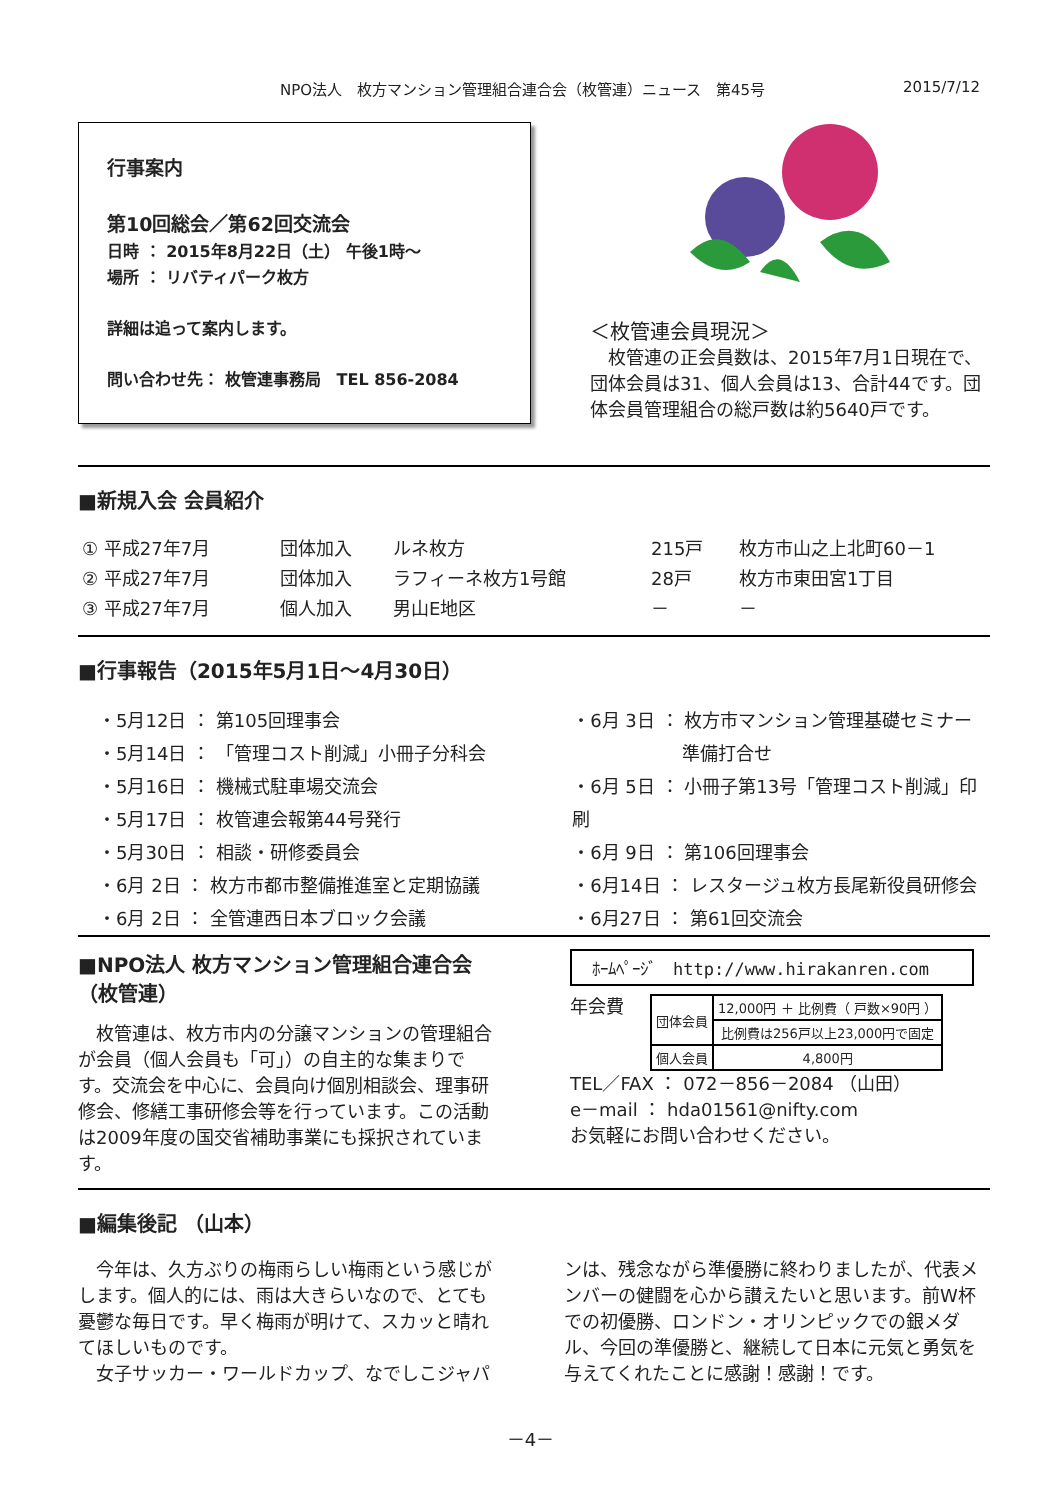NPO法人　枚方マンション管理組合連合会（枚管連）ニュース　第45号 2015/7/12
行事案内
第10回総会／第62回交流会
日時 ： 2015年8月22日（土） 午後1時～
場所 ： リバティパーク枚方
詳細は追って案内します。
問い合わせ先： 枚管連事務局　TEL 856-2084
＜枚管連会員現況＞
　枚管連の正会員数は、2015年7月1日現在で、団体会員は31、個人会員は13、合計44です。団体会員管理組合の総戸数は約5640戸です。
■新規入会 会員紹介
| ① 平成27年7月 | 団体加入 | ルネ枚方 | 215戸 | 枚方市山之上北町60－1 |
| ② 平成27年7月 | 団体加入 | ラフィーネ枚方1号館 | 28戸 | 枚方市東田宮1丁目 |
| ③ 平成27年7月 | 個人加入 | 男山E地区 | － | － |
■行事報告（2015年5月1日～4月30日）
・5月12日 ： 第105回理事会
・5月14日 ： 「管理コスト削減」小冊子分科会
・5月16日 ： 機械式駐車場交流会
・5月17日 ： 枚管連会報第44号発行
・5月30日 ： 相談・研修委員会
・6月 2日 ： 枚方市都市整備推進室と定期協議
・6月 2日 ： 全管連西日本ブロック会議
・6月 3日 ： 枚方市マンション管理基礎セミナー
準備打合せ
・6月 5日 ： 小冊子第13号「管理コスト削減」印刷
・6月 9日 ： 第106回理事会
・6月14日 ： レスタージュ枚方長尾新役員研修会
・6月27日 ： 第61回交流会
■NPO法人 枚方マンション管理組合連合会（枚管連）
　枚管連は、枚方市内の分譲マンションの管理組合が会員（個人会員も「可」）の自主的な集まりです。交流会を中心に、会員向け個別相談会、理事研修会、修繕工事研修会等を行っています。この活動は2009年度の国交省補助事業にも採択されています。
ﾎｰﾑﾍﾟｰｼﾞ　http://www.hirakanren.com
年会費
| 団体会員 | 12,000円 ＋ 比例費（ 戸数×90円 ） |
| | 比例費は256戸以上23,000円で固定 |
| 個人会員 | 4,800円 |
TEL／FAX ： 072－856－2084 （山田）
e－mail ： hda01561@nifty.com
お気軽にお問い合わせください。
■編集後記 （山本）
　今年は、久方ぶりの梅雨らしい梅雨という感じがします。個人的には、雨は大きらいなので、とても憂鬱な毎日です。早く梅雨が明けて、スカッと晴れてほしいものです。
　女子サッカー・ワールドカップ、なでしこジャパンは、残念ながら準優勝に終わりましたが、代表メンバーの健闘を心から讃えたいと思います。前W杯での初優勝、ロンドン・オリンピックでの銀メダル、今回の準優勝と、継続して日本に元気と勇気を与えてくれたことに感謝！感謝！です。
－4－